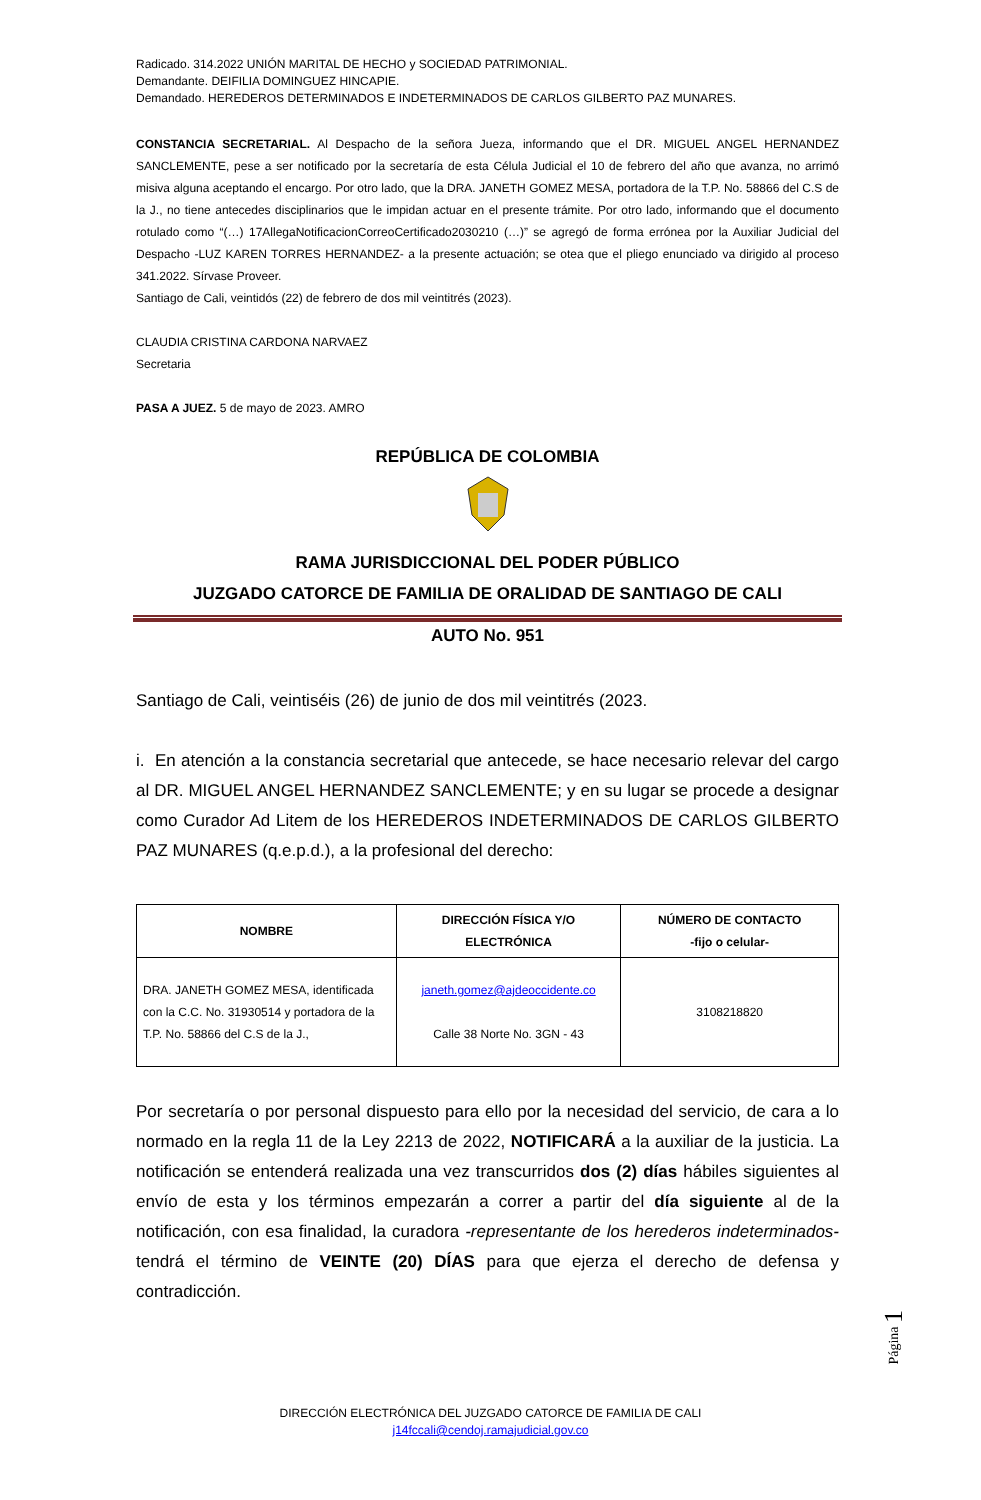Radicado. 314.2022 UNIÓN MARITAL DE HECHO y SOCIEDAD PATRIMONIAL.
Demandante. DEIFILIA DOMINGUEZ HINCAPIE.
Demandado. HEREDEROS DETERMINADOS E INDETERMINADOS DE CARLOS GILBERTO PAZ MUNARES.
CONSTANCIA SECRETARIAL. Al Despacho de la señora Jueza, informando que el DR. MIGUEL ANGEL HERNANDEZ SANCLEMENTE, pese a ser notificado por la secretaría de esta Célula Judicial el 10 de febrero del año que avanza, no arrimó misiva alguna aceptando el encargo. Por otro lado, que la DRA. JANETH GOMEZ MESA, portadora de la T.P. No. 58866 del C.S de la J., no tiene antecedes disciplinarios que le impidan actuar en el presente trámite. Por otro lado, informando que el documento rotulado como “(…) 17AllegaNotificacionCorreoCertificado2030210 (…)” se agregó de forma errónea por la Auxiliar Judicial del Despacho -LUZ KAREN TORRES HERNANDEZ- a la presente actuación; se otea que el pliego enunciado va dirigido al proceso 341.2022. Sírvase Proveer.
Santiago de Cali, veintidós (22) de febrero de dos mil veintitrés (2023).
CLAUDIA CRISTINA CARDONA NARVAEZ
Secretaria
PASA A JUEZ. 5 de mayo de 2023. AMRO
REPÚBLICA DE COLOMBIA
RAMA JURISDICCIONAL DEL PODER PÚBLICO
JUZGADO CATORCE DE FAMILIA DE ORALIDAD DE SANTIAGO DE CALI
AUTO No. 951
Santiago de Cali, veintiséis (26) de junio de dos mil veintitrés (2023.
i. En atención a la constancia secretarial que antecede, se hace necesario relevar del cargo al DR. MIGUEL ANGEL HERNANDEZ SANCLEMENTE; y en su lugar se procede a designar como Curador Ad Litem de los HEREDEROS INDETERMINADOS DE CARLOS GILBERTO PAZ MUNARES (q.e.p.d.), a la profesional del derecho:
| NOMBRE | DIRECCIÓN FÍSICA Y/O ELECTRÓNICA | NÚMERO DE CONTACTO -fijo o celular- |
| --- | --- | --- |
| DRA. JANETH GOMEZ MESA, identificada con la C.C. No. 31930514 y portadora de la T.P. No. 58866 del C.S de la J., | janeth.gomez@ajdeoccidente.co Calle 38 Norte No. 3GN - 43 | 3108218820 |
Por secretaría o por personal dispuesto para ello por la necesidad del servicio, de cara a lo normado en la regla 11 de la Ley 2213 de 2022, NOTIFICARÁ a la auxiliar de la justicia. La notificación se entenderá realizada una vez transcurridos dos (2) días hábiles siguientes al envío de esta y los términos empezarán a correr a partir del día siguiente al de la notificación, con esa finalidad, la curadora -representante de los herederos indeterminados- tendrá el término de VEINTE (20) DÍAS para que ejerza el derecho de defensa y contradicción.
Página 1
DIRECCIÓN ELECTRÓNICA DEL JUZGADO CATORCE DE FAMILIA DE CALI
j14fccali@cendoj.ramajudicial.gov.co